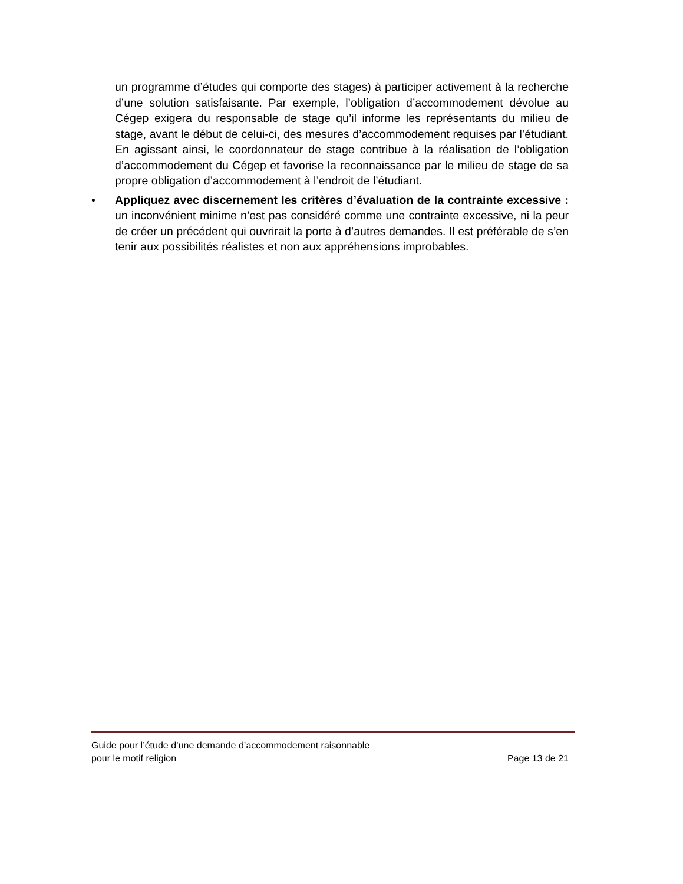un programme d’études qui comporte des stages) à participer activement à la recherche d’une solution satisfaisante. Par exemple, l’obligation d’accommodement dévolue au Cégep exigera du responsable de stage qu’il informe les représentants du milieu de stage, avant le début de celui-ci, des mesures d’accommodement requises par l’étudiant. En agissant ainsi, le coordonnateur de stage contribue à la réalisation de l’obligation d’accommodement du Cégep et favorise la reconnaissance par le milieu de stage de sa propre obligation d’accommodement à l’endroit de l’étudiant.
• Appliquez avec discernement les critères d’évaluation de la contrainte excessive : un inconvénient minime n’est pas considéré comme une contrainte excessive, ni la peur de créer un précédent qui ouvrirait la porte à d’autres demandes. Il est préférable de s’en tenir aux possibilités réalistes et non aux appréhensions improbables.
Guide pour l’étude d’une demande d’accommodement raisonnable
pour le motif religion Page 13 de 21